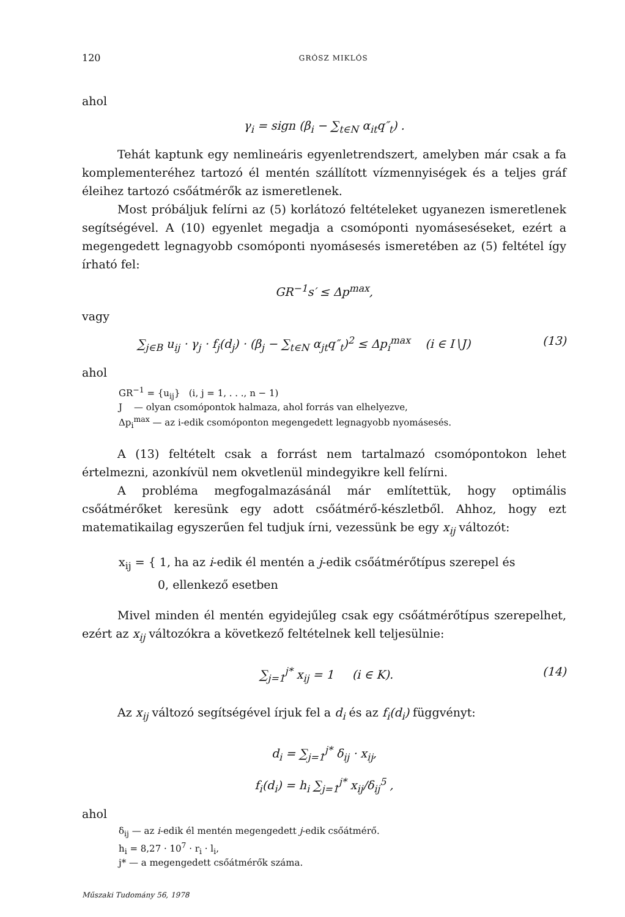120 GRÓSZ MIKLÓS
ahol
γ<sub>i</sub> = sign (β<sub>i</sub> − ∑<sub>t∈N</sub> α<sub>it</sub>q″<sub>t</sub>) .
Tehát kaptunk egy nemlineáris egyenletrendszert, amelyben már csak a fa komplementeréhez tartozó él mentén szállított vízmennyiségek és a teljes gráf éleihez tartozó csőátmérők az ismeretlenek.
Most próbáljuk felírni az (5) korlátozó feltételeket ugyanezen ismeretlenek segítségével. A (10) egyenlet megadja a csomóponti nyomáseséseket, ezért a megengedett legnagyobb csomóponti nyomásesés ismeretében az (5) feltétel így írható fel:
GR<sup>−1</sup>s′ ≤ Δp<sup>max</sup>,
vagy
∑<sub>j∈B</sub> u<sub>ij</sub> · γ<sub>j</sub> · f<sub>j</sub>(d<sub>j</sub>) · (β<sub>j</sub> − ∑<sub>t∈N</sub> α<sub>jt</sub>q″<sub>t</sub>)<sup>2</sup> ≤ Δp<sub>i</sub><sup>max</sup> (i ∈ I∖J) (13)
ahol
GR<sup>−1</sup> = {u<sub>ij</sub>} (i, j = 1, . . ., n − 1)
J — olyan csomópontok halmaza, ahol forrás van elhelyezve,
Δp<sub>i</sub><sup>max</sup> — az i-edik csomóponton megengedett legnagyobb nyomásesés.
A (13) feltételt csak a forrást nem tartalmazó csomópontokon lehet értelmezni, azonkívül nem okvetlenül mindegyikre kell felírni.
A probléma megfogalmazásánál már említettük, hogy optimális csőátmérőket keresünk egy adott csőátmérő-készletből. Ahhoz, hogy ezt matematikailag egyszerűen fel tudjuk írni, vezessünk be egy x<sub>ij</sub> változót:
x<sub>ij</sub> = { 1, ha az i-edik él mentén a j-edik csőátmérőtípus szerepel és
0, ellenkező esetben
Mivel minden él mentén egyidejűleg csak egy csőátmérőtípus szerepelhet, ezért az x<sub>ij</sub> változókra a következő feltételnek kell teljesülnie:
∑<sub>j=1</sub><sup>j*</sup> x<sub>ij</sub> = 1 (i ∈ K). (14)
Az x<sub>ij</sub> változó segítségével írjuk fel a d<sub>i</sub> és az f<sub>i</sub>(d<sub>i</sub>) függvényt:
d<sub>i</sub> = ∑<sub>j=1</sub><sup>j*</sup> δ<sub>ij</sub> · x<sub>ij</sub>,
f<sub>i</sub>(d<sub>i</sub>) = h<sub>i</sub> ∑<sub>j=1</sub><sup>j*</sup> x<sub>ij</sub>/δ<sub>ij</sub><sup>5</sup> ,
ahol
δ<sub>ij</sub> — az i-edik él mentén megengedett j-edik csőátmérő.
h<sub>i</sub> = 8,27 · 10<sup>7</sup> · r<sub>i</sub> · l<sub>i</sub>,
j* — a megengedett csőátmérők száma.
Műszaki Tudomány 56, 1978